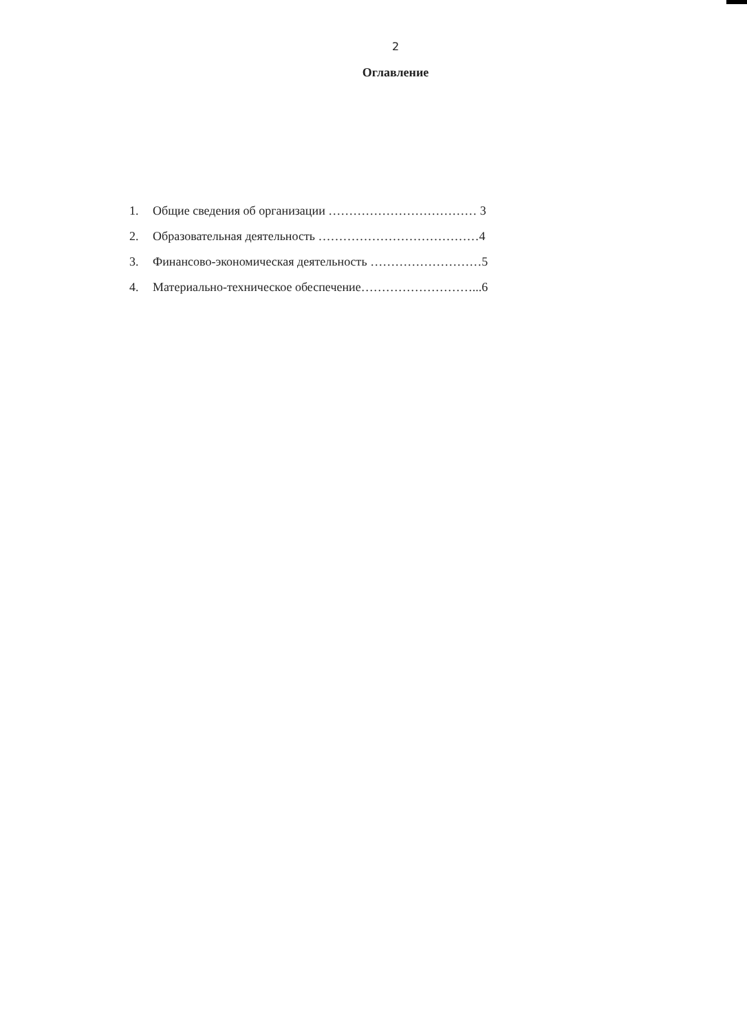2
Оглавление
1. Общие сведения об организации ……………………………… 3
2. Образовательная деятельность …………………………………4
3. Финансово-экономическая деятельность ………………………5
4. Материально-техническое обеспечение………………………...6